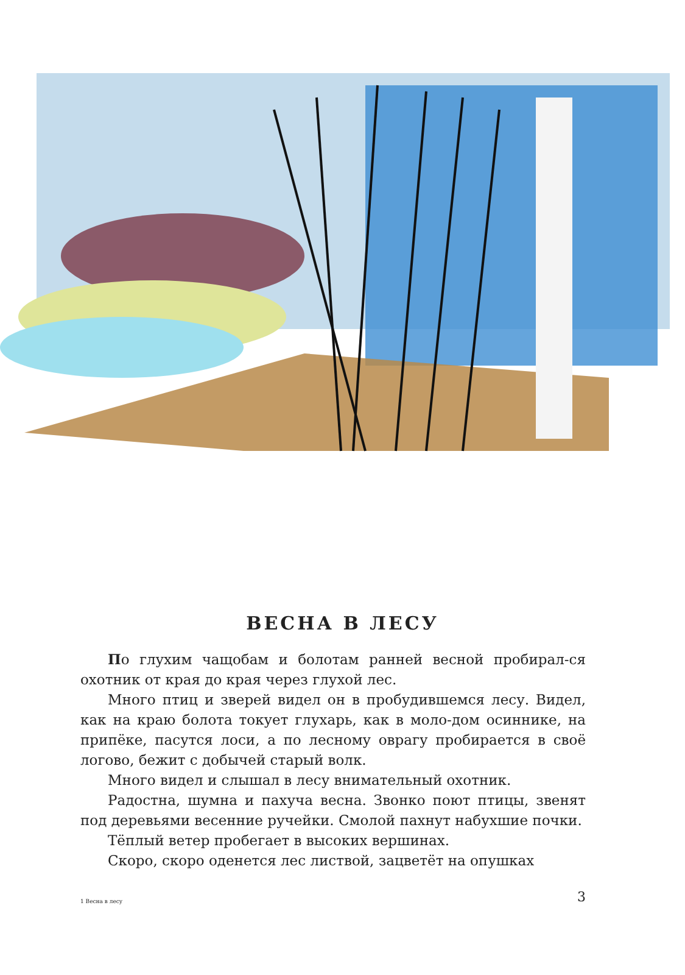ВЕСНА В ЛЕСУ
По глухим чащобам и болотам ранней весной пробирал-ся охотник от края до края через глухой лес.
Много птиц и зверей видел он в пробудившемся лесу. Видел, как на краю болота токует глухарь, как в моло-дом осиннике, на припёке, пасутся лоси, а по лесному оврагу пробирается в своё логово, бежит с добычей старый волк.
Много видел и слышал в лесу внимательный охотник.
Радостна, шумна и пахуча весна. Звонко поют птицы, звенят под деревьями весенние ручейки. Смолой пахнут набухшие почки.
Тёплый ветер пробегает в высоких вершинах.
Скоро, скоро оденется лес листвой, зацветёт на опушках
1 Весна в лесу 3